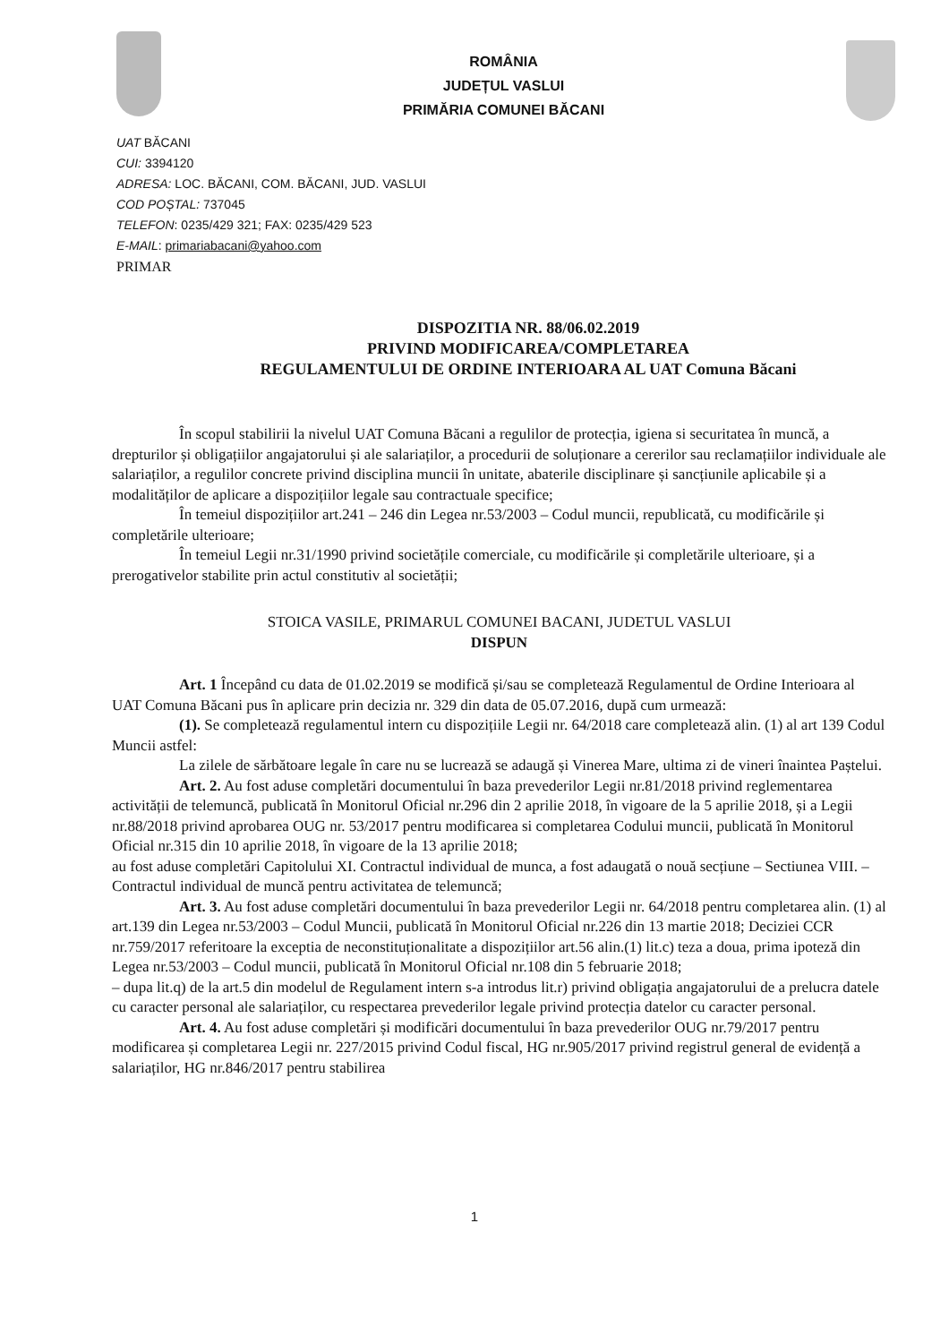ROMÂNIA
JUDEȚUL VASLUI
PRIMĂRIA COMUNEI BĂCANI
UAT BĂCANI
CUI: 3394120
ADRESA: LOC. BĂCANI, COM. BĂCANI, JUD. VASLUI
COD POȘTAL: 737045
TELEFON: 0235/429 321; FAX: 0235/429 523
E-MAIL: primariabacani@yahoo.com
PRIMAR
DISPOZITIA NR. 88/06.02.2019
PRIVIND MODIFICAREA/COMPLETAREA
REGULAMENTULUI DE ORDINE INTERIOARA AL UAT Comuna Băcani
În scopul stabilirii la nivelul UAT Comuna Băcani a regulilor de protecția, igiena si securitatea în muncă, a drepturilor și obligațiilor angajatorului și ale salariaților, a procedurii de soluționare a cererilor sau reclamațiilor individuale ale salariaților, a regulilor concrete privind disciplina muncii în unitate, abaterile disciplinare și sancțiunile aplicabile și a modalităților de aplicare a dispozițiilor legale sau contractuale specifice;
În temeiul dispozițiilor art.241 – 246 din Legea nr.53/2003 – Codul muncii, republicată, cu modificările și completările ulterioare;
În temeiul Legii nr.31/1990 privind societățile comerciale, cu modificările și completările ulterioare, și a prerogativelor stabilite prin actul constitutiv al societății;
STOICA VASILE, PRIMARUL COMUNEI BACANI, JUDETUL VASLUI
DISPUN
Art. 1 Începând cu data de 01.02.2019 se modifică și/sau se completează Regulamentul de Ordine Interioara al UAT Comuna Băcani pus în aplicare prin decizia nr. 329 din data de 05.07.2016, după cum urmează:
(1). Se completează regulamentul intern cu dispozițiile Legii nr. 64/2018 care completează alin. (1) al art 139 Codul Muncii astfel:
La zilele de sărbătoare legale în care nu se lucrează se adaugă și Vinerea Mare, ultima zi de vineri înaintea Paștelui.
Art. 2. Au fost aduse completări documentului în baza prevederilor Legii nr.81/2018 privind reglementarea activității de telemuncă, publicată în Monitorul Oficial nr.296 din 2 aprilie 2018, în vigoare de la 5 aprilie 2018, și a Legii nr.88/2018 privind aprobarea OUG nr. 53/2017 pentru modificarea si completarea Codului muncii, publicată în Monitorul Oficial nr.315 din 10 aprilie 2018, în vigoare de la 13 aprilie 2018;
au fost aduse completări Capitolului XI. Contractul individual de munca, a fost adaugată o nouă secțiune – Sectiunea VIII. – Contractul individual de muncă pentru activitatea de telemuncă;
Art. 3. Au fost aduse completări documentului în baza prevederilor Legii nr. 64/2018 pentru completarea alin. (1) al art.139 din Legea nr.53/2003 – Codul Muncii, publicată în Monitorul Oficial nr.226 din 13 martie 2018; Deciziei CCR nr.759/2017 referitoare la exceptia de neconstituționalitate a dispozițiilor art.56 alin.(1) lit.c) teza a doua, prima ipoteză din Legea nr.53/2003 – Codul muncii, publicată în Monitorul Oficial nr.108 din 5 februarie 2018;
– dupa lit.q) de la art.5 din modelul de Regulament intern s-a introdus lit.r) privind obligația angajatorului de a prelucra datele cu caracter personal ale salariaților, cu respectarea prevederilor legale privind protecția datelor cu caracter personal.
Art. 4. Au fost aduse completări și modificări documentului în baza prevederilor OUG nr.79/2017 pentru modificarea și completarea Legii nr. 227/2015 privind Codul fiscal, HG nr.905/2017 privind registrul general de evidență a salariaților, HG nr.846/2017 pentru stabilirea
1